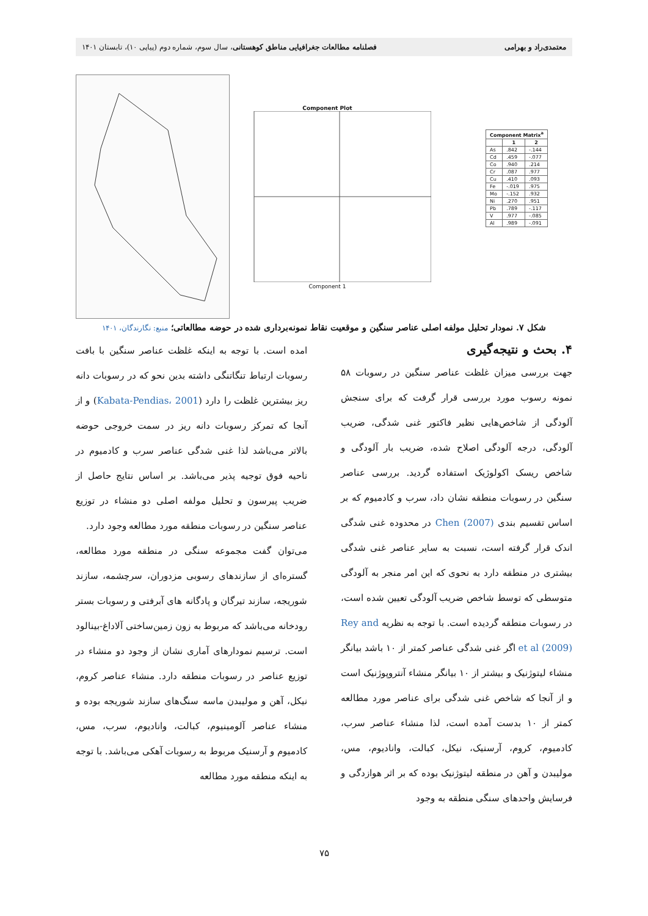معتمدی‌راد و بهرامی فصلنامه مطالعات جغرافیایی مناطق کوهستانی، سال سوم، شماره دوم (پیاپی ۱۰)، تابستان ۱۴۰۱
Component Plot
Component 1
| Component Matrix<sup>a</sup> | | |
| --- | --- | --- |
| | 1 | 2 |
| As | .842 | -.144 |
| Cd | .459 | -.077 |
| Co | .940 | .214 |
| Cr | .087 | .977 |
| Cu | .410 | .093 |
| Fe | -.019 | .975 |
| Mo | -.152 | .932 |
| Ni | .270 | .951 |
| Pb | .789 | -.117 |
| V | .977 | -.085 |
| Al | .989 | -.091 |
شکل ۷. نمودار تحلیل مولفه اصلی عناصر سنگین و موقعیت نقاط نمونه‌برداری شده در حوضه مطالعاتی؛ منبع: نگارندگان، ۱۴۰۱
۴. بحث و نتیجه‌گیری
جهت بررسی میزان غلظت عناصر سنگین در رسوبات ۵۸ نمونه رسوب مورد بررسی قرار گرفت که برای سنجش آلودگی از شاخص‌هایی نظیر فاکتور غنی شدگی، ضریب آلودگی، درجه آلودگی اصلاح شده، ضریب بار آلودگی و شاخص ریسک اکولوژیک استفاده گردید. بررسی عناصر سنگین در رسوبات منطقه نشان داد، سرب و کادمیوم که بر اساس تقسیم بندی Chen (2007) در محدوده غنی شدگی اندک قرار گرفته است، نسبت به سایر عناصر غنی شدگی بیشتری در منطقه دارد به نحوی که این امر منجر به آلودگی متوسطی که توسط شاخص ضریب آلودگی تعیین شده است، در رسوبات منطقه گردیده است. با توجه به نظریه Rey and et al (2009) اگر غنی شدگی عناصر کمتر از ۱۰ باشد بیانگر منشاء لیتوژنیک و بیشتر از ۱۰ بیانگر منشاء آنتروپوژنیک است و از آنجا که شاخص غنی شدگی برای عناصر مورد مطالعه کمتر از ۱۰ بدست آمده است، لذا منشاء عناصر سرب، کادمیوم، کروم، آرسنیک، نیکل، کبالت، وانادیوم، مس، مولیبدن و آهن در منطقه لیتوژنیک بوده که بر اثر هوازدگی و فرسایش واحدهای سنگی منطقه به وجود
امده است. با توجه به اینکه غلظت عناصر سنگین با بافت رسوبات ارتباط تنگاتنگی داشته بدین نحو که در رسوبات دانه ریز بیشترین غلظت را دارد (Kabata-Pendias، 2001) و از آنجا که تمرکز رسوبات دانه ریز در سمت خروجی حوضه بالاتر می‌باشد لذا غنی شدگی عناصر سرب و کادمیوم در ناحیه فوق توجیه پذیر می‌باشد. بر اساس نتایج حاصل از ضریب پیرسون و تحلیل مولفه اصلی دو منشاء در توزیع عناصر سنگین در رسوبات منطقه مورد مطالعه وجود دارد.
می‌توان گفت مجموعه سنگی در منطقه مورد مطالعه، گستره‌ای از سازندهای رسوبی مزدوران، سرچشمه، سازند شوریجه، سازند تیرگان و پادگانه های آبرفتی و رسوبات بستر رودخانه می‌باشد که مربوط به زون زمین‌ساختی آلاداغ-بینالود است. ترسیم نمودارهای آماری نشان از وجود دو منشاء در توزیع عناصر در رسوبات منطقه دارد. منشاء عناصر کروم، نیکل، آهن و مولیبدن ماسه سنگ‌های سازند شوریجه بوده و منشاء عناصر آلومینیوم، کبالت، وانادیوم، سرب، مس، کادمیوم و آرسنیک مربوط به رسوبات آهکی می‌باشد. با توجه به اینکه منطقه مورد مطالعه
۷۵